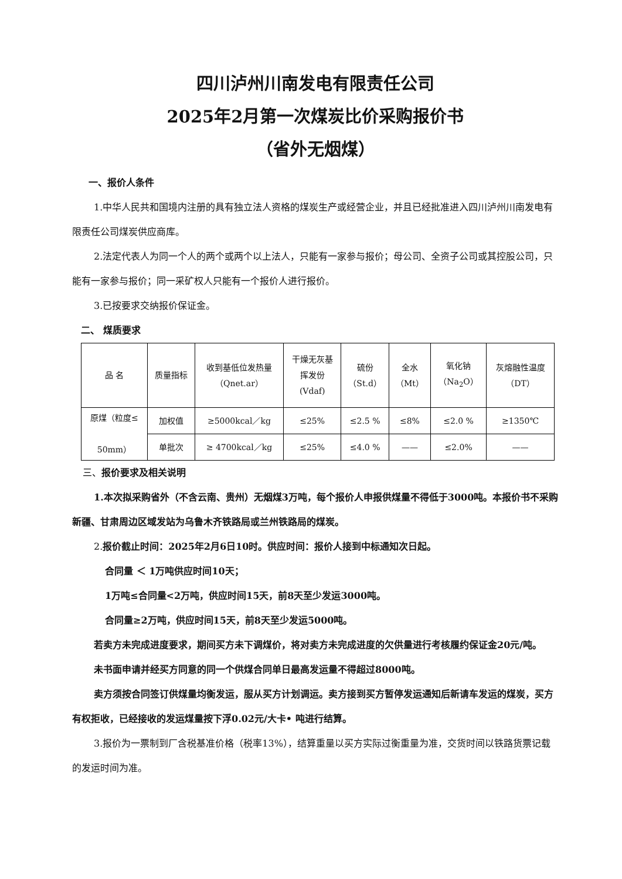四川泸州川南发电有限责任公司
2025年2月第一次煤炭比价采购报价书
（省外无烟煤）
一、报价人条件
1.中华人民共和国境内注册的具有独立法人资格的煤炭生产或经营企业，并且已经批准进入四川泸州川南发电有限责任公司煤炭供应商库。
2.法定代表人为同一个人的两个或两个以上法人，只能有一家参与报价；母公司、全资子公司或其控股公司，只能有一家参与报价；同一采矿权人只能有一个报价人进行报价。
3.已按要求交纳报价保证金。
二、 煤质要求
| 品 名 | 质量指标 | 收到基低位发热量 （Qnet.ar） | 干燥无灰基 挥发份 (Vdaf) | 硫份 （St.d） | 全水 （Mt） | 氧化钠 （Na<sub>2</sub>O） | 灰熔融性温度 （DT） |
| 原煤（粒度≤ 50mm） | 加权值 | ≥5000kcal／kg | ≤25% | ≤2.5 % | ≤8% | ≤2.0 % | ≥1350℃ |
| | 单批次 | ≥ 4700kcal／kg | ≤25% | ≤4.0 % | —— | ≤2.0% | —— |
三、报价要求及相关说明
1.本次拟采购省外（不含云南、贵州）无烟煤3万吨，每个报价人申报供煤量不得低于3000吨。本报价书不采购新疆、甘肃周边区域发站为乌鲁木齐铁路局或兰州铁路局的煤炭。
2.报价截止时间：2025年2月6日10时。供应时间：报价人接到中标通知次日起。
合同量 ＜ 1万吨供应时间10天；
1万吨≤合同量<2万吨，供应时间15天，前8天至少发运3000吨。
合同量≥2万吨，供应时间15天，前8天至少发运5000吨。
若卖方未完成进度要求，期间买方未下调煤价，将对卖方未完成进度的欠供量进行考核履约保证金20元/吨。
未书面申请并经买方同意的同一个供煤合同单日最高发运量不得超过8000吨。
卖方须按合同签订供煤量均衡发运，服从买方计划调运。卖方接到买方暂停发运通知后新请车发运的煤炭，买方有权拒收，已经接收的发运煤量按下浮0.02元/大卡• 吨进行结算。
3.报价为一票制到厂含税基准价格（税率13%），结算重量以买方实际过衡重量为准，交货时间以铁路货票记载的发运时间为准。